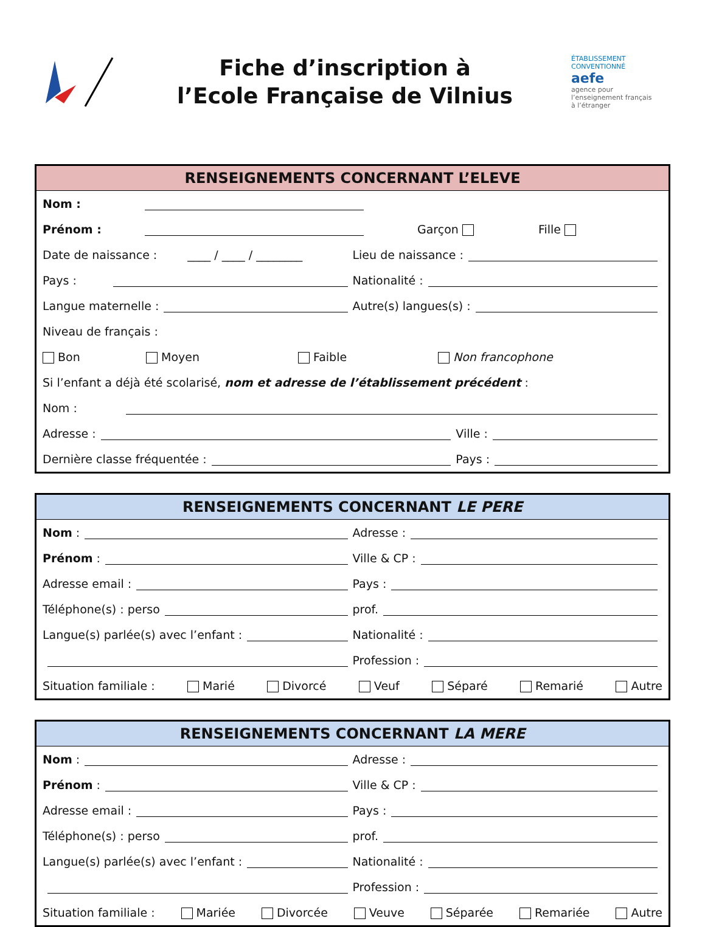Fiche d’inscription à
l’Ecole Française de Vilnius
ÉTABLISSEMENT CONVENTIONNÉ aefe
agence pour l’enseignement français à l’étranger
RENSEIGNEMENTS CONCERNANT L’ELEVE
Nom :
Prénom : Garçon Fille
Date de naissance : ____ / ____ / ________
Lieu de naissance :
Pays : Nationalité :
Langue maternelle : Autre(s) langues(s) :
Niveau de français :
Bon Moyen Faible Non francophone
Si l’enfant a déjà été scolarisé, nom et adresse de l’établissement précédent :
Nom :
Adresse : Ville :
Dernière classe fréquentée : Pays :
RENSEIGNEMENTS CONCERNANT LE PERE
Nom : Adresse :
Prénom : Ville & CP :
Adresse email : Pays :
Téléphone(s) : perso prof.
Langue(s) parlée(s) avec l’enfant :
Nationalité :
Profession :
Situation familiale : Marié Divorcé Veuf Séparé Remarié Autre
RENSEIGNEMENTS CONCERNANT LA MERE
Nom : Adresse :
Prénom : Ville & CP :
Adresse email : Pays :
Téléphone(s) : perso prof.
Langue(s) parlée(s) avec l’enfant :
Nationalité :
Profession :
Situation familiale : Mariée Divorcée Veuve Séparée Remariée Autre